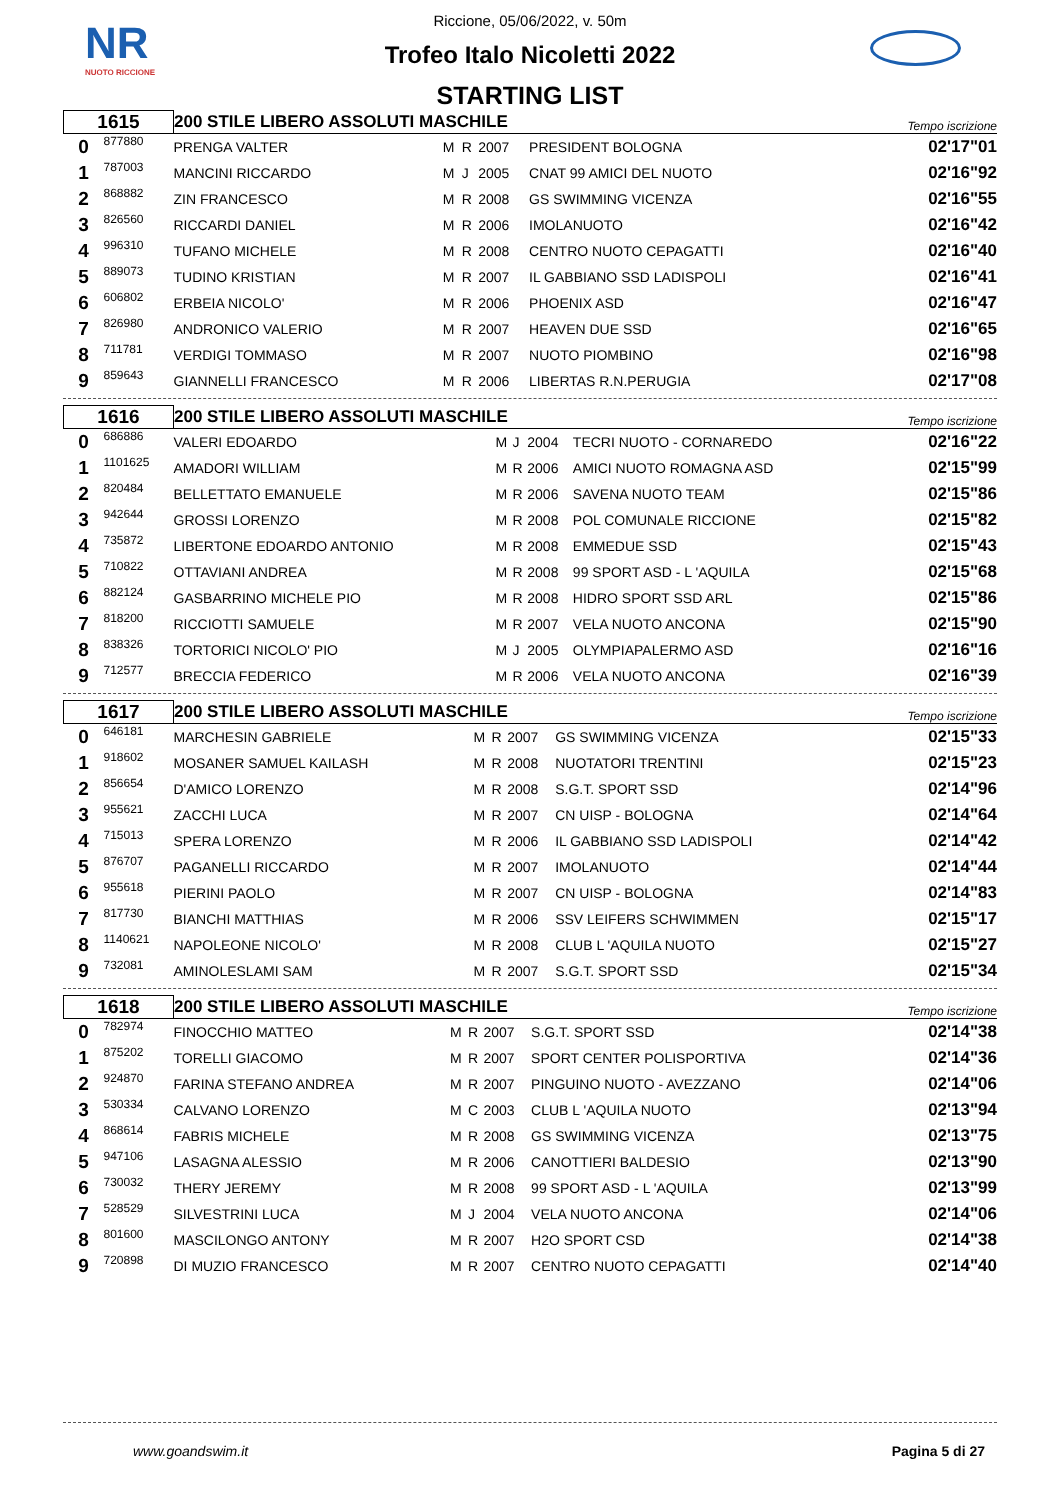NR
NUOTO RICCIONE
Riccione, 05/06/2022, v. 50m
Trofeo Italo Nicoletti 2022
STARTING LIST
| 1615 | | 200 STILE LIBERO ASSOLUTI MASCHILE | | | | | Tempo iscrizione |
| 0 | 877880 | PRENGA VALTER | M | R | 2007 | PRESIDENT BOLOGNA | 02'17"01 |
| 1 | 787003 | MANCINI RICCARDO | M | J | 2005 | CNAT 99 AMICI DEL NUOTO | 02'16"92 |
| 2 | 868882 | ZIN FRANCESCO | M | R | 2008 | GS SWIMMING VICENZA | 02'16"55 |
| 3 | 826560 | RICCARDI DANIEL | M | R | 2006 | IMOLANUOTO | 02'16"42 |
| 4 | 996310 | TUFANO MICHELE | M | R | 2008 | CENTRO NUOTO CEPAGATTI | 02'16"40 |
| 5 | 889073 | TUDINO KRISTIAN | M | R | 2007 | IL GABBIANO SSD LADISPOLI | 02'16"41 |
| 6 | 606802 | ERBEIA NICOLO' | M | R | 2006 | PHOENIX ASD | 02'16"47 |
| 7 | 826980 | ANDRONICO VALERIO | M | R | 2007 | HEAVEN DUE SSD | 02'16"65 |
| 8 | 711781 | VERDIGI TOMMASO | M | R | 2007 | NUOTO PIOMBINO | 02'16"98 |
| 9 | 859643 | GIANNELLI FRANCESCO | M | R | 2006 | LIBERTAS R.N.PERUGIA | 02'17"08 |
| 1616 | | 200 STILE LIBERO ASSOLUTI MASCHILE | | | | | Tempo iscrizione |
| 0 | 686886 | VALERI EDOARDO | M | J | 2004 | TECRI NUOTO - CORNAREDO | 02'16"22 |
| 1 | 1101625 | AMADORI WILLIAM | M | R | 2006 | AMICI NUOTO ROMAGNA ASD | 02'15"99 |
| 2 | 820484 | BELLETTATO EMANUELE | M | R | 2006 | SAVENA NUOTO TEAM | 02'15"86 |
| 3 | 942644 | GROSSI LORENZO | M | R | 2008 | POL COMUNALE RICCIONE | 02'15"82 |
| 4 | 735872 | LIBERTONE EDOARDO ANTONIO | M | R | 2008 | EMMEDUE SSD | 02'15"43 |
| 5 | 710822 | OTTAVIANI ANDREA | M | R | 2008 | 99 SPORT ASD - L 'AQUILA | 02'15"68 |
| 6 | 882124 | GASBARRINO MICHELE PIO | M | R | 2008 | HIDRO SPORT SSD ARL | 02'15"86 |
| 7 | 818200 | RICCIOTTI SAMUELE | M | R | 2007 | VELA NUOTO ANCONA | 02'15"90 |
| 8 | 838326 | TORTORICI NICOLO' PIO | M | J | 2005 | OLYMPIAPALERMO ASD | 02'16"16 |
| 9 | 712577 | BRECCIA FEDERICO | M | R | 2006 | VELA NUOTO ANCONA | 02'16"39 |
| 1617 | | 200 STILE LIBERO ASSOLUTI MASCHILE | | | | | Tempo iscrizione |
| 0 | 646181 | MARCHESIN GABRIELE | M | R | 2007 | GS SWIMMING VICENZA | 02'15"33 |
| 1 | 918602 | MOSANER SAMUEL KAILASH | M | R | 2008 | NUOTATORI TRENTINI | 02'15"23 |
| 2 | 856654 | D'AMICO LORENZO | M | R | 2008 | S.G.T. SPORT SSD | 02'14"96 |
| 3 | 955621 | ZACCHI LUCA | M | R | 2007 | CN UISP - BOLOGNA | 02'14"64 |
| 4 | 715013 | SPERA LORENZO | M | R | 2006 | IL GABBIANO SSD LADISPOLI | 02'14"42 |
| 5 | 876707 | PAGANELLI RICCARDO | M | R | 2007 | IMOLANUOTO | 02'14"44 |
| 6 | 955618 | PIERINI PAOLO | M | R | 2007 | CN UISP - BOLOGNA | 02'14"83 |
| 7 | 817730 | BIANCHI MATTHIAS | M | R | 2006 | SSV LEIFERS SCHWIMMEN | 02'15"17 |
| 8 | 1140621 | NAPOLEONE NICOLO' | M | R | 2008 | CLUB L 'AQUILA NUOTO | 02'15"27 |
| 9 | 732081 | AMINOLESLAMI SAM | M | R | 2007 | S.G.T. SPORT SSD | 02'15"34 |
| 1618 | | 200 STILE LIBERO ASSOLUTI MASCHILE | | | | | Tempo iscrizione |
| 0 | 782974 | FINOCCHIO MATTEO | M | R | 2007 | S.G.T. SPORT SSD | 02'14"38 |
| 1 | 875202 | TORELLI GIACOMO | M | R | 2007 | SPORT CENTER POLISPORTIVA | 02'14"36 |
| 2 | 924870 | FARINA STEFANO ANDREA | M | R | 2007 | PINGUINO NUOTO - AVEZZANO | 02'14"06 |
| 3 | 530334 | CALVANO LORENZO | M | C | 2003 | CLUB L 'AQUILA NUOTO | 02'13"94 |
| 4 | 868614 | FABRIS MICHELE | M | R | 2008 | GS SWIMMING VICENZA | 02'13"75 |
| 5 | 947106 | LASAGNA ALESSIO | M | R | 2006 | CANOTTIERI BALDESIO | 02'13"90 |
| 6 | 730032 | THERY JEREMY | M | R | 2008 | 99 SPORT ASD - L 'AQUILA | 02'13"99 |
| 7 | 528529 | SILVESTRINI LUCA | M | J | 2004 | VELA NUOTO ANCONA | 02'14"06 |
| 8 | 801600 | MASCILONGO ANTONY | M | R | 2007 | H2O SPORT CSD | 02'14"38 |
| 9 | 720898 | DI MUZIO FRANCESCO | M | R | 2007 | CENTRO NUOTO CEPAGATTI | 02'14"40 |
www.goandswim.it Pagina 5 di 27